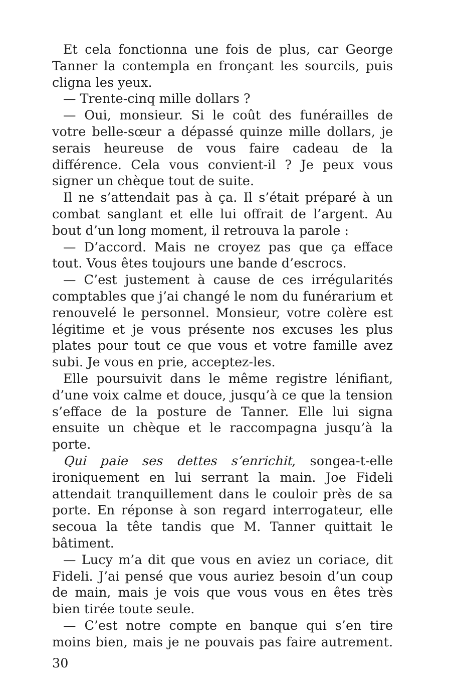Et cela fonctionna une fois de plus, car George Tanner la contempla en fronçant les sourcils, puis cligna les yeux.
— Trente-cinq mille dollars ?
— Oui, monsieur. Si le coût des funérailles de votre belle-sœur a dépassé quinze mille dollars, je serais heureuse de vous faire cadeau de la différence. Cela vous convient-il ? Je peux vous signer un chèque tout de suite.
Il ne s’attendait pas à ça. Il s’était préparé à un combat sanglant et elle lui offrait de l’argent. Au bout d’un long moment, il retrouva la parole :
— D’accord. Mais ne croyez pas que ça efface tout. Vous êtes toujours une bande d’escrocs.
— C’est justement à cause de ces irrégularités comptables que j’ai changé le nom du funérarium et renouvelé le personnel. Monsieur, votre colère est légitime et je vous présente nos excuses les plus plates pour tout ce que vous et votre famille avez subi. Je vous en prie, acceptez-les.
Elle poursuivit dans le même registre lénifiant, d’une voix calme et douce, jusqu’à ce que la tension s’efface de la posture de Tanner. Elle lui signa ensuite un chèque et le raccompagna jusqu’à la porte.
Qui paie ses dettes s’enrichit, songea-t-elle ironiquement en lui serrant la main. Joe Fideli attendait tranquillement dans le couloir près de sa porte. En réponse à son regard interrogateur, elle secoua la tête tandis que M. Tanner quittait le bâtiment.
— Lucy m’a dit que vous en aviez un coriace, dit Fideli. J’ai pensé que vous auriez besoin d’un coup de main, mais je vois que vous vous en êtes très bien tirée toute seule.
— C’est notre compte en banque qui s’en tire moins bien, mais je ne pouvais pas faire autrement.
30